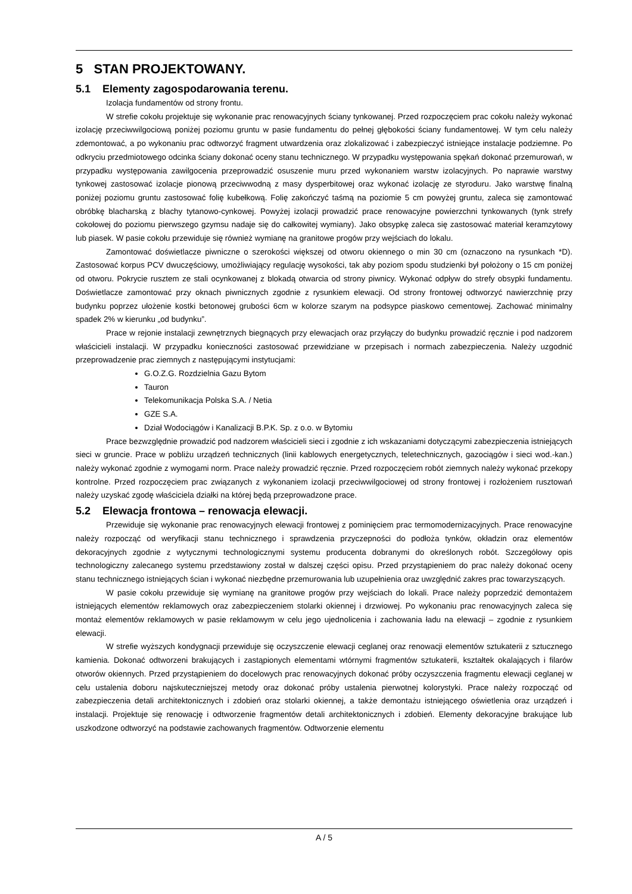5 STAN PROJEKTOWANY.
5.1 Elementy zagospodarowania terenu.
Izolacja fundamentów od strony frontu.
W strefie cokołu projektuje się wykonanie prac renowacyjnych ściany tynkowanej. Przed rozpoczęciem prac cokołu należy wykonać izolację przeciwwilgociową poniżej poziomu gruntu w pasie fundamentu do pełnej głębokości ściany fundamentowej. W tym celu należy zdemontować, a po wykonaniu prac odtworzyć fragment utwardzenia oraz zlokalizować i zabezpieczyć istniejące instalacje podziemne. Po odkryciu przedmiotowego odcinka ściany dokonać oceny stanu technicznego. W przypadku występowania spękań dokonać przemurowań, w przypadku występowania zawilgocenia przeprowadzić osuszenie muru przed wykonaniem warstw izolacyjnych. Po naprawie warstwy tynkowej zastosować izolacje pionową przeciwwodną z masy dysperbitowej oraz wykonać izolację ze styroduru. Jako warstwę finalną poniżej poziomu gruntu zastosować folię kubełkową. Folię zakończyć taśmą na poziomie 5 cm powyżej gruntu, zaleca się zamontować obróbkę blacharską z blachy tytanowo-cynkowej. Powyżej izolacji prowadzić prace renowacyjne powierzchni tynkowanych (tynk strefy cokołowej do poziomu pierwszego gzymsu nadaje się do całkowitej wymiany). Jako obsypkę zaleca się zastosować materiał keramzytowy lub piasek. W pasie cokołu przewiduje się również wymianę na granitowe progów przy wejściach do lokalu.
Zamontować doświetlacze piwniczne o szerokości większej od otworu okiennego o min 30 cm (oznaczono na rysunkach *D). Zastosować korpus PCV dwuczęściowy, umożliwiający regulację wysokości, tak aby poziom spodu studzienki był położony o 15 cm poniżej od otworu. Pokrycie rusztem ze stali ocynkowanej z blokadą otwarcia od strony piwnicy. Wykonać odpływ do strefy obsypki fundamentu. Doświetlacze zamontować przy oknach piwnicznych zgodnie z rysunkiem elewacji. Od strony frontowej odtworzyć nawierzchnię przy budynku poprzez ułożenie kostki betonowej grubości 6cm w kolorze szarym na podsypce piaskowo cementowej. Zachować minimalny spadek 2% w kierunku „od budynku”.
Prace w rejonie instalacji zewnętrznych biegnących przy elewacjach oraz przyłączy do budynku prowadzić ręcznie i pod nadzorem właścicieli instalacji. W przypadku konieczności zastosować przewidziane w przepisach i normach zabezpieczenia. Należy uzgodnić przeprowadzenie prac ziemnych z następującymi instytucjami:
G.O.Z.G. Rozdzielnia Gazu Bytom
Tauron
Telekomunikacja Polska S.A. / Netia
GZE S.A.
Dział Wodociągów i Kanalizacji B.P.K. Sp. z o.o. w Bytomiu
Prace bezwzględnie prowadzić pod nadzorem właścicieli sieci i zgodnie z ich wskazaniami dotyczącymi zabezpieczenia istniejących sieci w gruncie. Prace w pobliżu urządzeń technicznych (linii kablowych energetycznych, teletechnicznych, gazociągów i sieci wod.-kan.) należy wykonać zgodnie z wymogami norm. Prace należy prowadzić ręcznie. Przed rozpoczęciem robót ziemnych należy wykonać przekopy kontrolne. Przed rozpoczęciem prac związanych z wykonaniem izolacji przeciwwilgociowej od strony frontowej i rozłożeniem rusztowań należy uzyskać zgodę właściciela działki na której będą przeprowadzone prace.
5.2 Elewacja frontowa – renowacja elewacji.
Przewiduje się wykonanie prac renowacyjnych elewacji frontowej z pominięciem prac termomodernizacyjnych. Prace renowacyjne należy rozpocząć od weryfikacji stanu technicznego i sprawdzenia przyczepności do podłoża tynków, okładzin oraz elementów dekoracyjnych zgodnie z wytycznymi technologicznymi systemu producenta dobranymi do określonych robót. Szczegółowy opis technologiczny zalecanego systemu przedstawiony został w dalszej części opisu. Przed przystąpieniem do prac należy dokonać oceny stanu technicznego istniejących ścian i wykonać niezbędne przemurowania lub uzupełnienia oraz uwzględnić zakres prac towarzyszących.
W pasie cokołu przewiduje się wymianę na granitowe progów przy wejściach do lokali. Prace należy poprzedzić demontażem istniejących elementów reklamowych oraz zabezpieczeniem stolarki okiennej i drzwiowej. Po wykonaniu prac renowacyjnych zaleca się montaż elementów reklamowych w pasie reklamowym w celu jego ujednolicenia i zachowania ładu na elewacji – zgodnie z rysunkiem elewacji.
W strefie wyższych kondygnacji przewiduje się oczyszczenie elewacji ceglanej oraz renowacji elementów sztukaterii z sztucznego kamienia. Dokonać odtworzeni brakujących i zastąpionych elementami wtórnymi fragmentów sztukaterii, kształtek okalających i filarów otworów okiennych. Przed przystąpieniem do docelowych prac renowacyjnych dokonać próby oczyszczenia fragmentu elewacji ceglanej w celu ustalenia doboru najskuteczniejszej metody oraz dokonać próby ustalenia pierwotnej kolorystyki. Prace należy rozpocząć od zabezpieczenia detali architektonicznych i zdobień oraz stolarki okiennej, a także demontażu istniejącego oświetlenia oraz urządzeń i instalacji. Projektuje się renowację i odtworzenie fragmentów detali architektonicznych i zdobień. Elementy dekoracyjne brakujące lub uszkodzone odtworzyć na podstawie zachowanych fragmentów. Odtworzenie elementu
A / 5